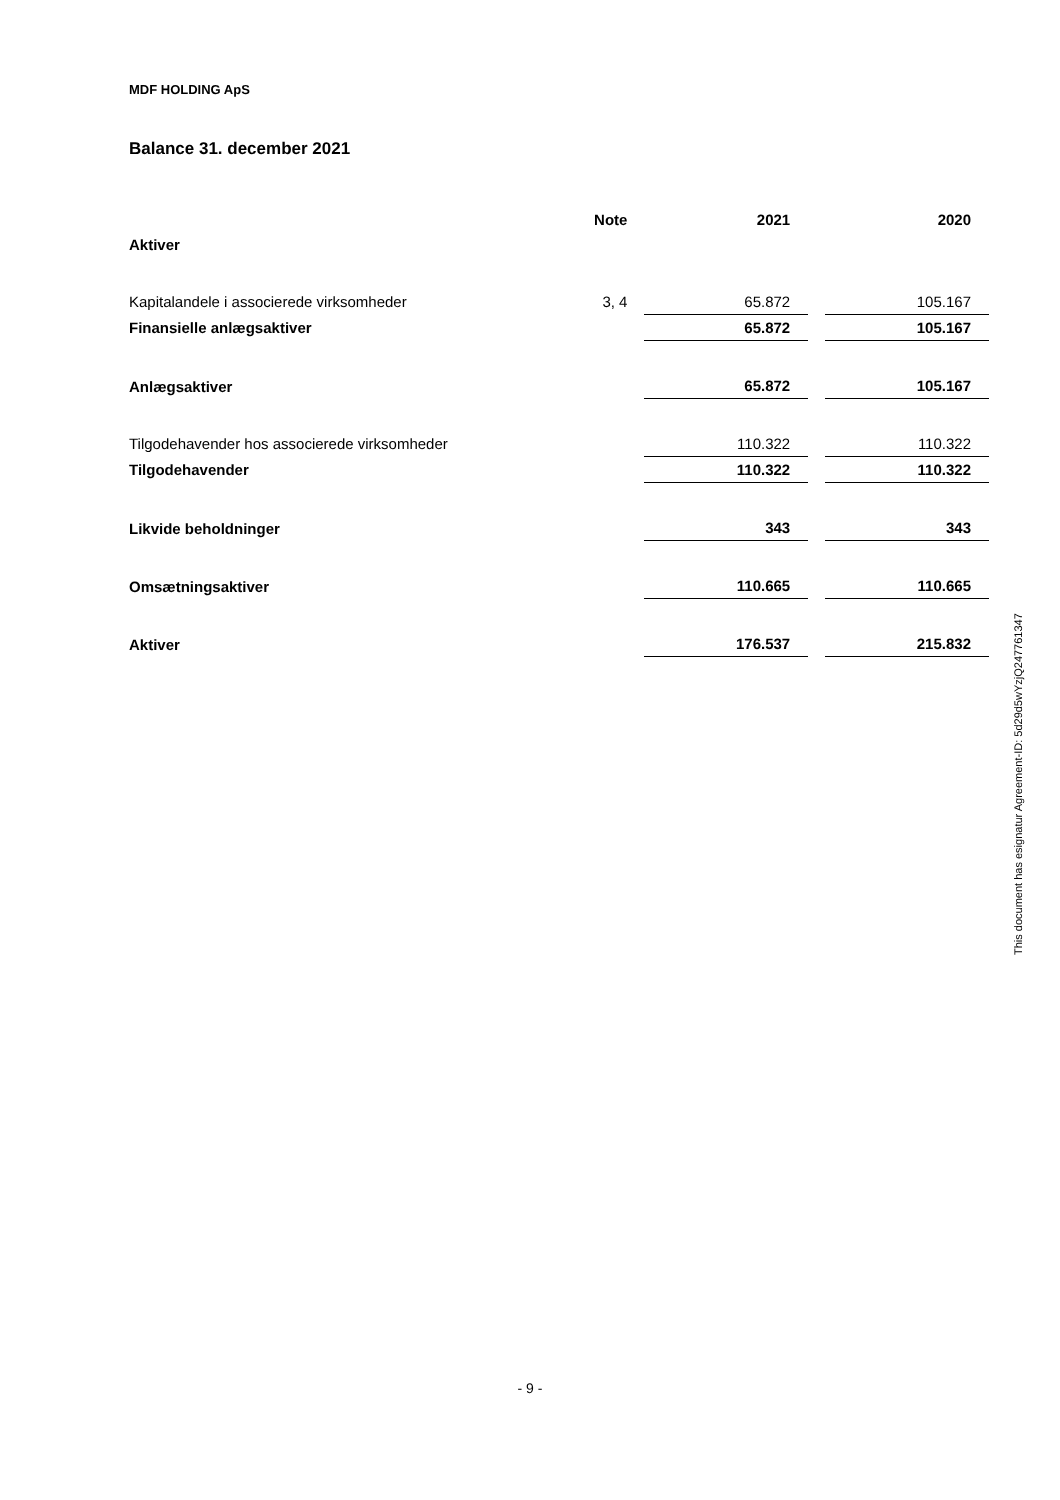MDF HOLDING ApS
Balance 31. december 2021
| | Note | | 2021 | | 2020 |
| --- | --- | --- | --- | --- | --- |
| Aktiver | | | | | |
| Kapitalandele i associerede virksomheder | 3, 4 | | 65.872 | | 105.167 |
| Finansielle anlægsaktiver | | | 65.872 | | 105.167 |
| Anlægsaktiver | | | 65.872 | | 105.167 |
| Tilgodehavender hos associerede virksomheder | | | 110.322 | | 110.322 |
| Tilgodehavender | | | 110.322 | | 110.322 |
| Likvide beholdninger | | | 343 | | 343 |
| Omsætningsaktiver | | | 110.665 | | 110.665 |
| Aktiver | | | 176.537 | | 215.832 |
This document has esignatur Agreement-ID: 5d29d5wYzjQ247761347
- 9 -